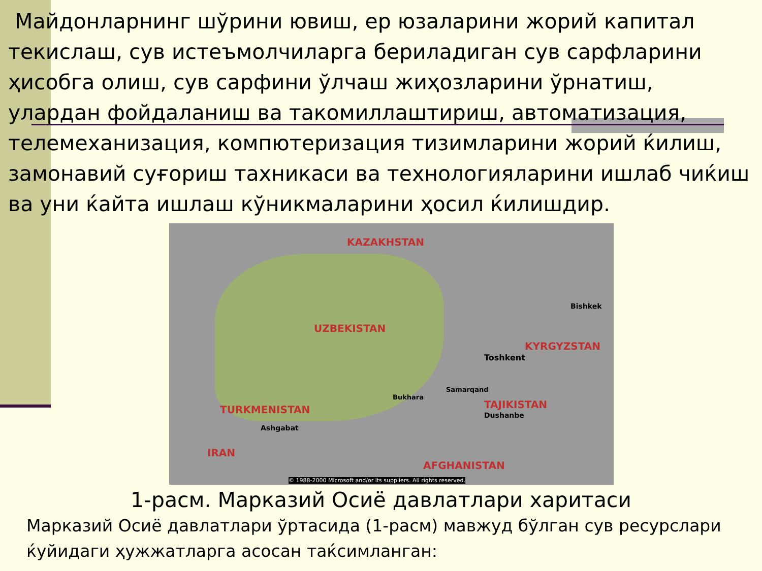Майдонларнинг шўрини ювиш, ер юзаларини жорий капитал текислаш, сув истеъмолчиларга бериладиган сув сарфларини ҳисобга олиш, сув сарфини ўлчаш жиҳозларини ўрнатиш, улардан фойдаланиш ва такомиллаштириш, автоматизация, телемеханизация, компютеризация тизимларини жорий ќилиш, замонавий суғориш тахникаси ва технологияларини ишлаб чиќиш ва уни ќайта ишлаш кўникмаларини ҳосил ќилишдир.
KAZAKHSTAN
UZBEKISTAN
KYRGYZSTAN
TAJIKISTAN
TURKMENISTAN
IRAN
AFGHANISTAN
Bishkek
Toshkent
Ashgabat
Dushanbe
Samarqand
Bukhara
© 1988-2000 Microsoft and/or its suppliers. All rights reserved.
1-расм. Марказий Осиё давлатлари харитаси
Марказий Осиё давлатлари ўртасида (1-расм) мавжуд бўлган сув ресурслари ќуйидаги ҳужжатларга асосан таќсимланган: